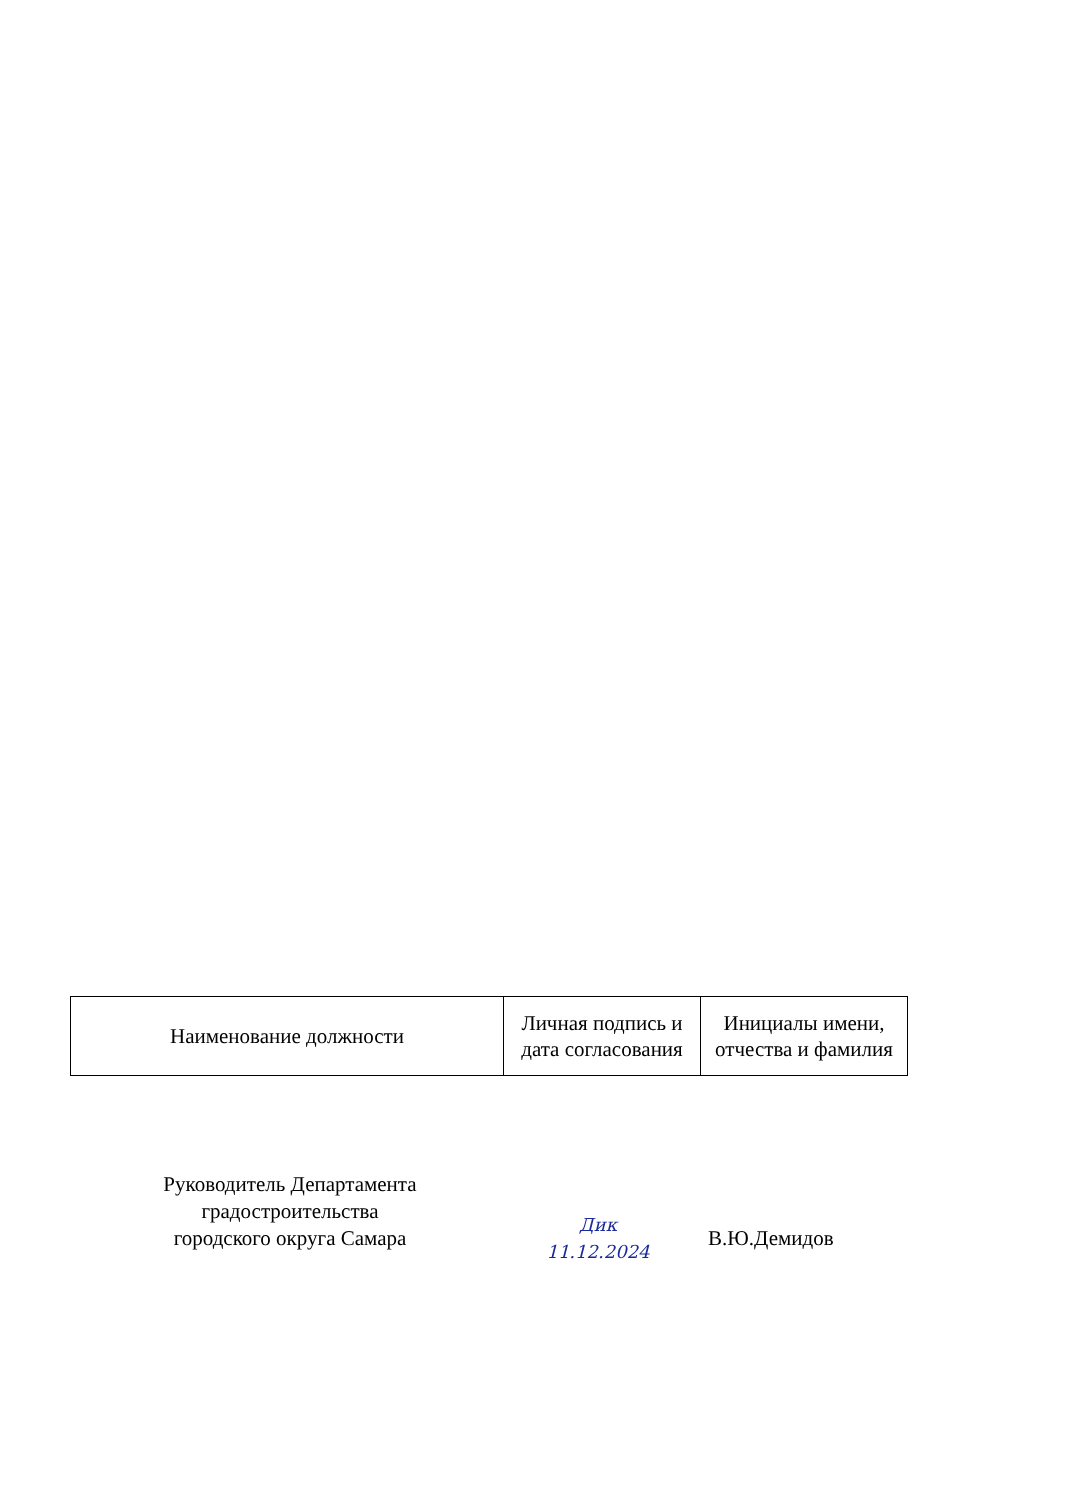| Наименование должности | Личная подпись и дата согласования | Инициалы имени, отчества и фамилия |
Руководитель Департамента
градостроительства
городского округа Самара
Дик
11.12.2024
В.Ю.Демидов